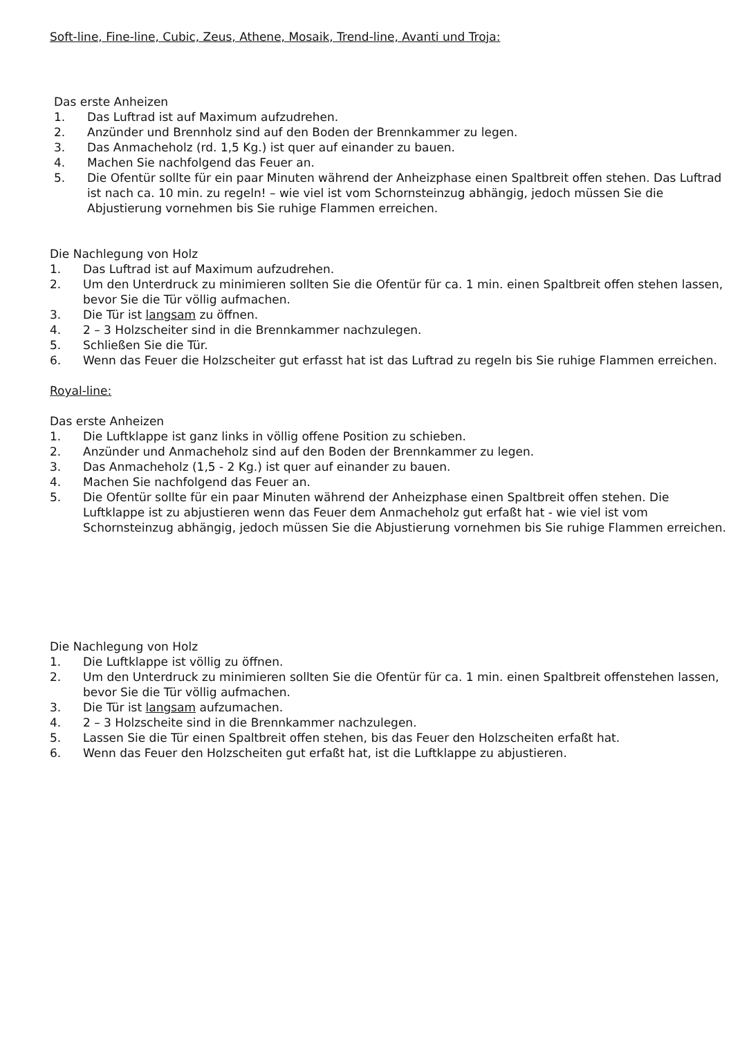Soft-line, Fine-line, Cubic, Zeus, Athene, Mosaik, Trend-line, Avanti und Troja:
Das erste Anheizen
1. Das Luftrad ist auf Maximum aufzudrehen.
2. Anzünder und Brennholz sind auf den Boden der Brennkammer zu legen.
3. Das Anmacheholz (rd. 1,5 Kg.) ist quer auf einander zu bauen.
4. Machen Sie nachfolgend das Feuer an.
5. Die Ofentür sollte für ein paar Minuten während der Anheizphase einen Spaltbreit offen stehen. Das Luftrad ist nach ca. 10 min. zu regeln! – wie viel ist vom Schornsteinzug abhängig, jedoch müssen Sie die Abjustierung vornehmen bis Sie ruhige Flammen erreichen.
Die Nachlegung von Holz
1. Das Luftrad ist auf Maximum aufzudrehen.
2. Um den Unterdruck zu minimieren sollten Sie die Ofentür für ca. 1 min. einen Spaltbreit offen stehen lassen, bevor Sie die Tür völlig aufmachen.
3. Die Tür ist langsam zu öffnen.
4. 2 – 3 Holzscheiter sind in die Brennkammer nachzulegen.
5. Schließen Sie die Tür.
6. Wenn das Feuer die Holzscheiter gut erfasst hat ist das Luftrad zu regeln bis Sie ruhige Flammen erreichen.
Royal-line:
Das erste Anheizen
1. Die Luftklappe ist ganz links in völlig offene Position zu schieben.
2. Anzünder und Anmacheholz sind auf den Boden der Brennkammer zu legen.
3. Das Anmacheholz (1,5 - 2 Kg.) ist quer auf einander zu bauen.
4. Machen Sie nachfolgend das Feuer an.
5. Die Ofentür sollte für ein paar Minuten während der Anheizphase einen Spaltbreit offen stehen. Die Luftklappe ist zu abjustieren wenn das Feuer dem Anmacheholz gut erfaßt hat - wie viel ist vom Schornsteinzug abhängig, jedoch müssen Sie die Abjustierung vornehmen bis Sie ruhige Flammen erreichen.
Die Nachlegung von Holz
1. Die Luftklappe ist völlig zu öffnen.
2. Um den Unterdruck zu minimieren sollten Sie die Ofentür für ca. 1 min. einen Spaltbreit offenstehen lassen, bevor Sie die Tür völlig aufmachen.
3. Die Tür ist langsam aufzumachen.
4. 2 – 3 Holzscheite sind in die Brennkammer nachzulegen.
5. Lassen Sie die Tür einen Spaltbreit offen stehen, bis das Feuer den Holzscheiten erfaßt hat.
6. Wenn das Feuer den Holzscheiten gut erfaßt hat, ist die Luftklappe zu abjustieren.